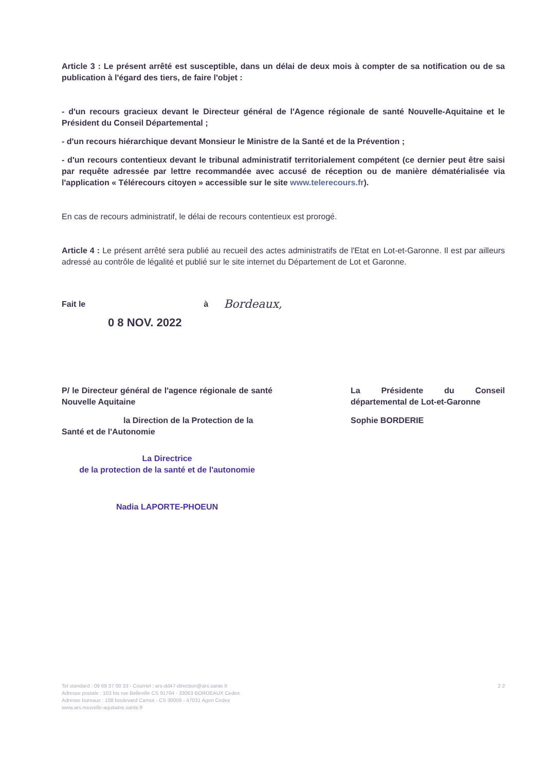Article 3 : Le présent arrêté est susceptible, dans un délai de deux mois à compter de sa notification ou de sa publication à l'égard des tiers, de faire l'objet :
- d'un recours gracieux devant le Directeur général de l'Agence régionale de santé Nouvelle-Aquitaine et le Président du Conseil Départemental ;
- d'un recours hiérarchique devant Monsieur le Ministre de la Santé et de la Prévention ;
- d'un recours contentieux devant le tribunal administratif territorialement compétent (ce dernier peut être saisi par requête adressée par lettre recommandée avec accusé de réception ou de manière dématérialisée via l'application « Télérecours citoyen » accessible sur le site www.telerecours.fr).
En cas de recours administratif, le délai de recours contentieux est prorogé.
Article 4 : Le présent arrêté sera publié au recueil des actes administratifs de l'Etat en Lot-et-Garonne. Il est par ailleurs adressé au contrôle de légalité et publié sur le site internet du Département de Lot et Garonne.
Fait le à Bordeaux,
0 8 NOV. 2022
P/ le Directeur général de l'agence régionale de santé Nouvelle Aquitaine
la Direction de la Protection de la
Santé et de l'Autonomie
La Directrice
de la protection de la santé et de l'autonomie
Nadia LAPORTE-PHOEUN
La Présidente du Conseil départemental de Lot-et-Garonne
Sophie BORDERIE
Tel standard : 09 69 37 00 33 - Courriel : ars-dd47-direction@ars.sante.fr
Adresse postale : 103 bis rue Belleville CS 91704 - 33063 BORDEAUX Cedex
Adresse bureaux : 108 boulevard Carnot - CS 30006 - 47031 Agen Cedex
www.ars.nouvelle-aquitaine.sante.fr
2 2